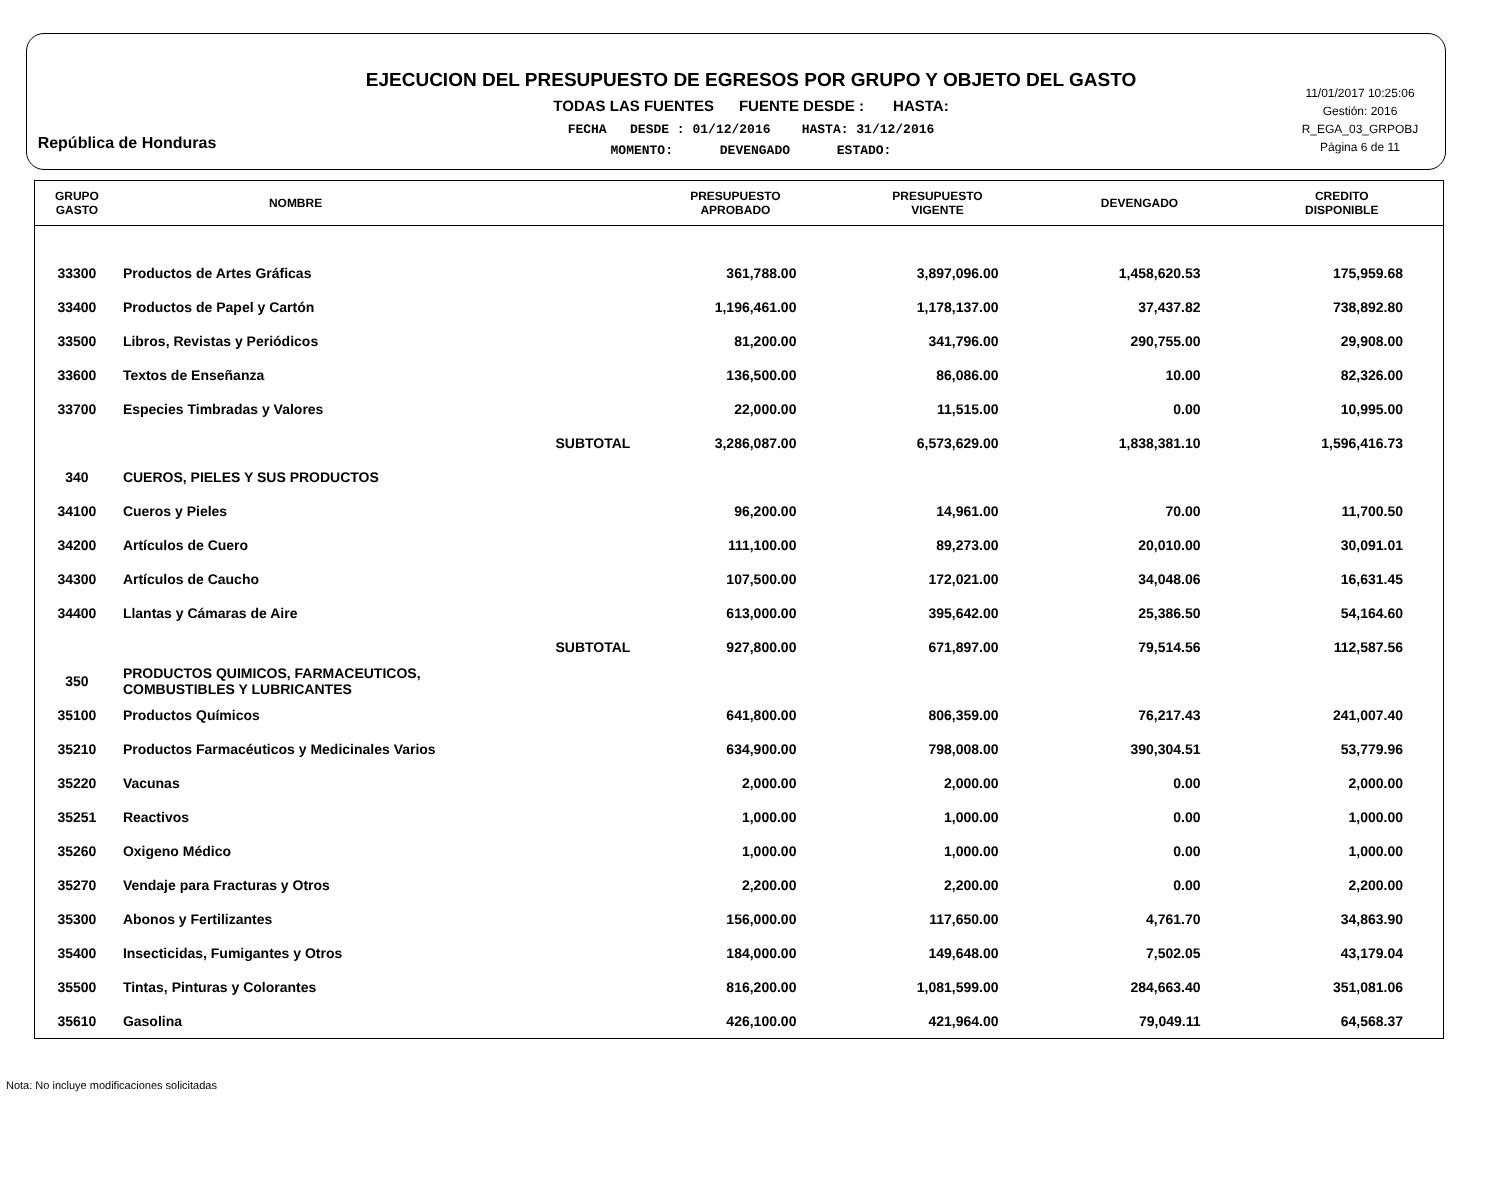República de Honduras
EJECUCION DEL PRESUPUESTO DE EGRESOS POR GRUPO Y OBJETO DEL GASTO
TODAS LAS FUENTES FUENTE DESDE : HASTA:
FECHA DESDE : 01/12/2016 HASTA: 31/12/2016
MOMENTO: DEVENGADO ESTADO:
11/01/2017 10:25:06
Gestión: 2016
R_EGA_03_GRPOBJ
Página 6 de 11
| GRUPO GASTO | NOMBRE | PRESUPUESTO APROBADO | PRESUPUESTO VIGENTE | DEVENGADO | CREDITO DISPONIBLE |
| --- | --- | --- | --- | --- | --- |
| 33300 | Productos de Artes Gráficas | 361,788.00 | 3,897,096.00 | 1,458,620.53 | 175,959.68 |
| 33400 | Productos de Papel y Cartón | 1,196,461.00 | 1,178,137.00 | 37,437.82 | 738,892.80 |
| 33500 | Libros, Revistas y Periódicos | 81,200.00 | 341,796.00 | 290,755.00 | 29,908.00 |
| 33600 | Textos de Enseñanza | 136,500.00 | 86,086.00 | 10.00 | 82,326.00 |
| 33700 | Especies Timbradas y Valores | 22,000.00 | 11,515.00 | 0.00 | 10,995.00 |
| | SUBTOTAL | 3,286,087.00 | 6,573,629.00 | 1,838,381.10 | 1,596,416.73 |
| 340 | CUEROS, PIELES Y SUS PRODUCTOS | | | | |
| 34100 | Cueros y Pieles | 96,200.00 | 14,961.00 | 70.00 | 11,700.50 |
| 34200 | Artículos de Cuero | 111,100.00 | 89,273.00 | 20,010.00 | 30,091.01 |
| 34300 | Artículos de Caucho | 107,500.00 | 172,021.00 | 34,048.06 | 16,631.45 |
| 34400 | Llantas y Cámaras de Aire | 613,000.00 | 395,642.00 | 25,386.50 | 54,164.60 |
| | SUBTOTAL | 927,800.00 | 671,897.00 | 79,514.56 | 112,587.56 |
| 350 | PRODUCTOS QUIMICOS, FARMACEUTICOS, COMBUSTIBLES Y LUBRICANTES | | | | |
| 35100 | Productos Químicos | 641,800.00 | 806,359.00 | 76,217.43 | 241,007.40 |
| 35210 | Productos Farmacéuticos y Medicinales Varios | 634,900.00 | 798,008.00 | 390,304.51 | 53,779.96 |
| 35220 | Vacunas | 2,000.00 | 2,000.00 | 0.00 | 2,000.00 |
| 35251 | Reactivos | 1,000.00 | 1,000.00 | 0.00 | 1,000.00 |
| 35260 | Oxigeno Médico | 1,000.00 | 1,000.00 | 0.00 | 1,000.00 |
| 35270 | Vendaje para Fracturas y Otros | 2,200.00 | 2,200.00 | 0.00 | 2,200.00 |
| 35300 | Abonos y Fertilizantes | 156,000.00 | 117,650.00 | 4,761.70 | 34,863.90 |
| 35400 | Insecticidas, Fumigantes y Otros | 184,000.00 | 149,648.00 | 7,502.05 | 43,179.04 |
| 35500 | Tintas, Pinturas y Colorantes | 816,200.00 | 1,081,599.00 | 284,663.40 | 351,081.06 |
| 35610 | Gasolina | 426,100.00 | 421,964.00 | 79,049.11 | 64,568.37 |
Nota: No incluye modificaciones solicitadas